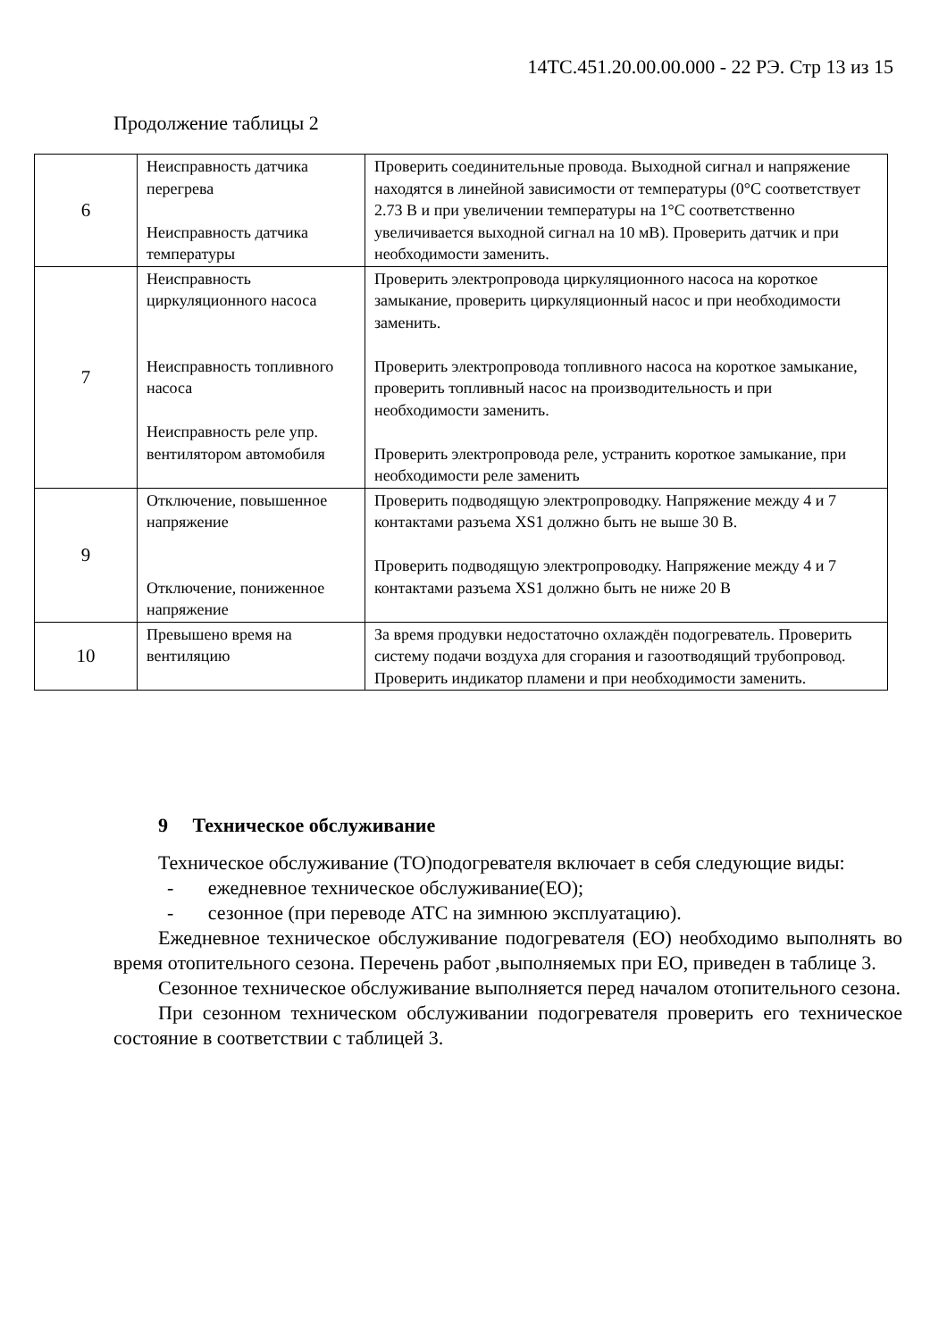14ТС.451.20.00.00.000 - 22 РЭ. Стр 13 из 15
Продолжение таблицы 2
| 6 | Неисправность датчика перегрева Неисправность датчика температуры | Проверить соединительные провода. Выходной сигнал и напряжение находятся в линейной зависимости от температуры (0°С соответствует 2.73 В и при увеличении температуры на 1°С соответственно увеличивается выходной сигнал на 10 мВ). Проверить датчик и при необходимости заменить. |
| 7 | Неисправность циркуляционного насоса Неисправность топливного насоса Неисправность реле упр. вентилятором автомобиля | Проверить электропровода циркуляционного насоса на короткое замыкание, проверить циркуляционный насос и при необходимости заменить. Проверить электропровода топливного насоса на короткое замыкание, проверить топливный насос на производительность и при необходимости заменить. Проверить электропровода реле, устранить короткое замыкание, при необходимости реле заменить |
| 9 | Отключение, повышенное напряжение Отключение, пониженное напряжение | Проверить подводящую электропроводку. Напряжение между 4 и 7 контактами разъема XS1 должно быть не выше 30 В. Проверить подводящую электропроводку. Напряжение между 4 и 7 контактами разъема XS1 должно быть не ниже 20 В |
| 10 | Превышено время на вентиляцию | За время продувки недостаточно охлаждён подогреватель. Проверить систему подачи воздуха для сгорания и газоотводящий трубопровод. Проверить индикатор пламени и при необходимости заменить. |
9 Техническое обслуживание
Техническое обслуживание (ТО)подогревателя включает в себя следующие виды:
- ежедневное техническое обслуживание(ЕО);
- сезонное (при переводе АТС на зимнюю эксплуатацию).
Ежедневное техническое обслуживание подогревателя (ЕО) необходимо выполнять во время отопительного сезона. Перечень работ ,выполняемых при ЕО, приведен в таблице 3.
Сезонное техническое обслуживание выполняется перед началом отопительного сезона.
При сезонном техническом обслуживании подогревателя проверить его техническое состояние в соответствии с таблицей 3.